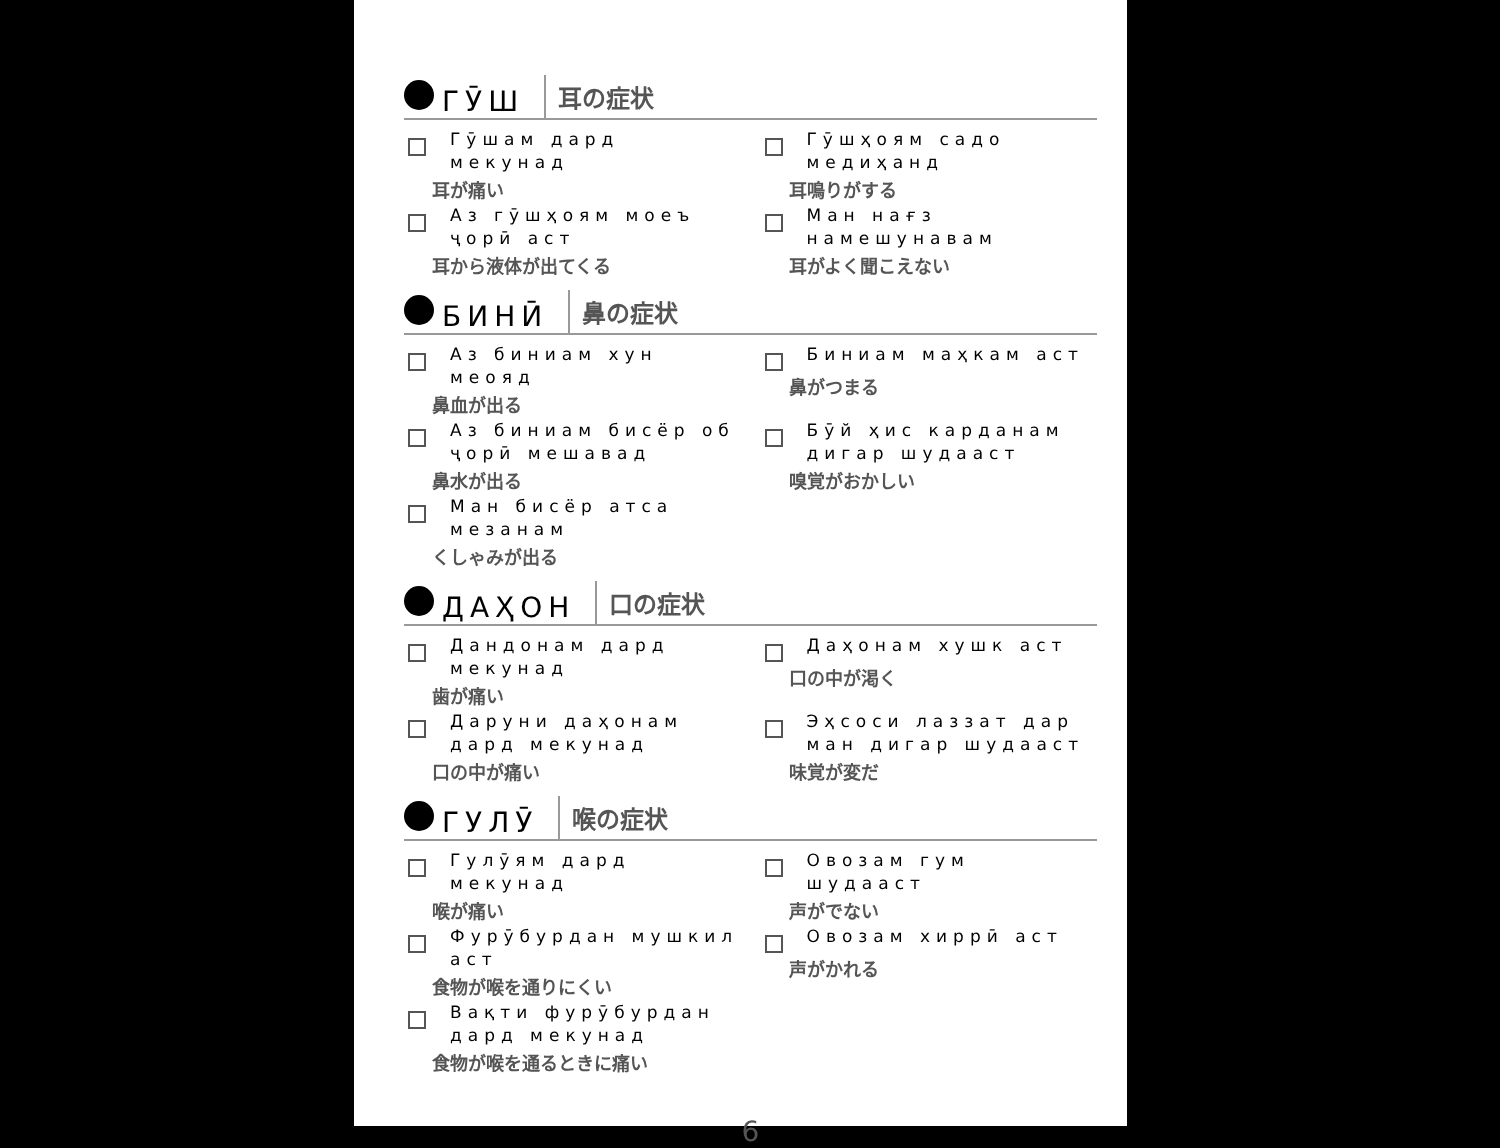ГӮШ
耳の症状
Гӯшам дард мекунад
耳が痛い
Гӯшҳоям садо медиҳанд
耳鳴りがする
Аз гӯшҳоям моеъ ҷорӣ аст
耳から液体が出てくる
Ман нағз намешунавам
耳がよく聞こえない
БИНӢ
鼻の症状
Аз биниам хун меояд
鼻血が出る
Биниам маҳкам аст
鼻がつまる
Аз биниам бисёр об ҷорӣ мешавад
鼻水が出る
Бӯй ҳис карданам дигар шудааст
嗅覚がおかしい
Ман бисёр атса мезанам
くしゃみが出る
ДАҲОН
口の症状
Дандонам дард мекунад
歯が痛い
Даҳонам хушк аст
口の中が渇く
Даруни даҳонам дард мекунад
口の中が痛い
Эҳсоси лаззат дар ман дигар шудааст
味覚が変だ
ГУЛӮ
喉の症状
Гулӯям дард мекунад
喉が痛い
Овозам гум шудааст
声がでない
Фурӯбурдан мушкил аст
食物が喉を通りにくい
Овозам хиррӣ аст
声がかれる
Вақти фурӯбурдан дард мекунад
食物が喉を通るときに痛い
6